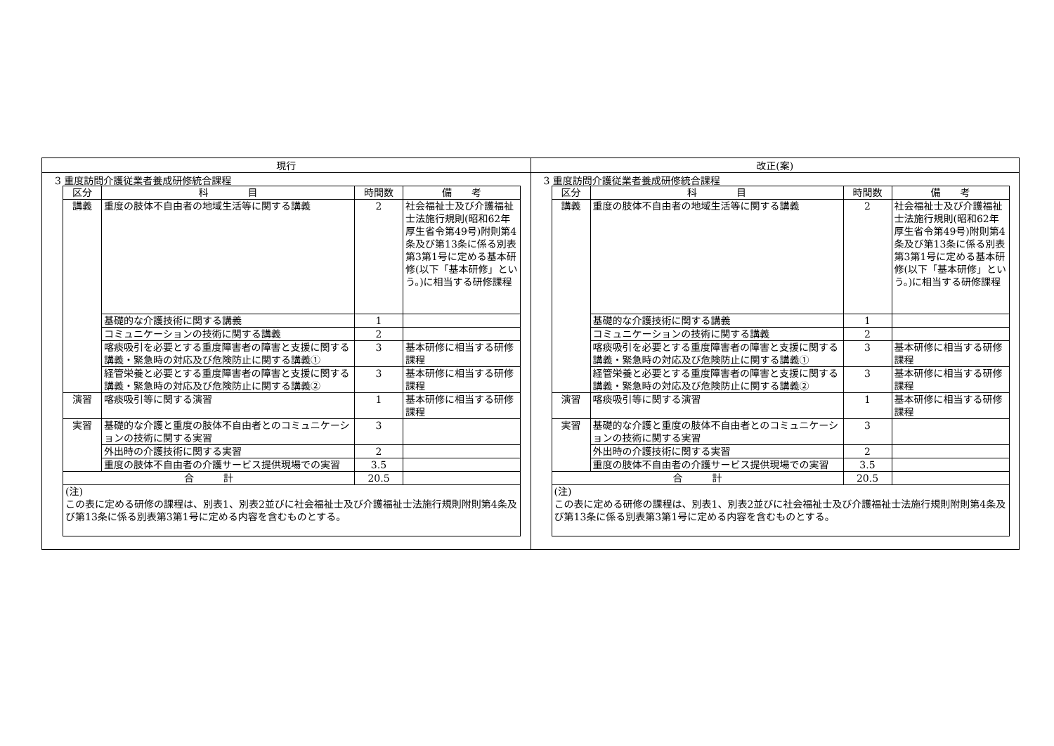| 現行 | 改正(案) |
| --- | --- |
| 3 重度訪問介護従業者養成研修統合課程 / 区分 / 科 目 / 時間数 / 備 考 / / --- / --- / --- / --- / / 講義 / 重度の肢体不自由者の地域生活等に関する講義 / 2 / 社会福祉士及び介護福祉士法施行規則(昭和62年厚生省令第49号)附則第4条及び第13条に係る別表第3第1号に定める基本研修(以下「基本研修」という。)に相当する研修課程 / / / 基礎的な介護技術に関する講義 / 1 / / / / コミュニケーションの技術に関する講義 / 2 / / / / 喀痰吸引を必要とする重度障害者の障害と支援に関する講義・緊急時の対応及び危険防止に関する講義① / 3 / 基本研修に相当する研修課程 / / / 経管栄養と必要とする重度障害者の障害と支援に関する講義・緊急時の対応及び危険防止に関する講義② / 3 / 基本研修に相当する研修課程 / / 演習 / 喀痰吸引等に関する演習 / 1 / 基本研修に相当する研修課程 / / 実習 / 基礎的な介護と重度の肢体不自由者とのコミュニケーションの技術に関する実習 / 3 / / / / 外出時の介護技術に関する実習 / 2 / / / / 重度の肢体不自由者の介護サービス提供現場での実習 / 3.5 / / / 合 計 / / 20.5 / / / (注) この表に定める研修の課程は、別表1、別表2並びに社会福祉士及び介護福祉士法施行規則附則第4条及び第13条に係る別表第3第1号に定める内容を含むものとする。 / / / / | 3 重度訪問介護従業者養成研修統合課程 / 区分 / 科 目 / 時間数 / 備 考 / / --- / --- / --- / --- / / 講義 / 重度の肢体不自由者の地域生活等に関する講義 / 2 / 社会福祉士及び介護福祉士法施行規則(昭和62年厚生省令第49号)附則第4条及び第13条に係る別表第3第1号に定める基本研修(以下「基本研修」という。)に相当する研修課程 / / / 基礎的な介護技術に関する講義 / 1 / / / / コミュニケーションの技術に関する講義 / 2 / / / / 喀痰吸引を必要とする重度障害者の障害と支援に関する講義・緊急時の対応及び危険防止に関する講義① / 3 / 基本研修に相当する研修課程 / / / 経管栄養と必要とする重度障害者の障害と支援に関する講義・緊急時の対応及び危険防止に関する講義② / 3 / 基本研修に相当する研修課程 / / 演習 / 喀痰吸引等に関する演習 / 1 / 基本研修に相当する研修課程 / / 実習 / 基礎的な介護と重度の肢体不自由者とのコミュニケーションの技術に関する実習 / 3 / / / / 外出時の介護技術に関する実習 / 2 / / / / 重度の肢体不自由者の介護サービス提供現場での実習 / 3.5 / / / 合 計 / / 20.5 / / / (注) この表に定める研修の課程は、別表1、別表2並びに社会福祉士及び介護福祉士法施行規則附則第4条及び第13条に係る別表第3第1号に定める内容を含むものとする。 / / / / |